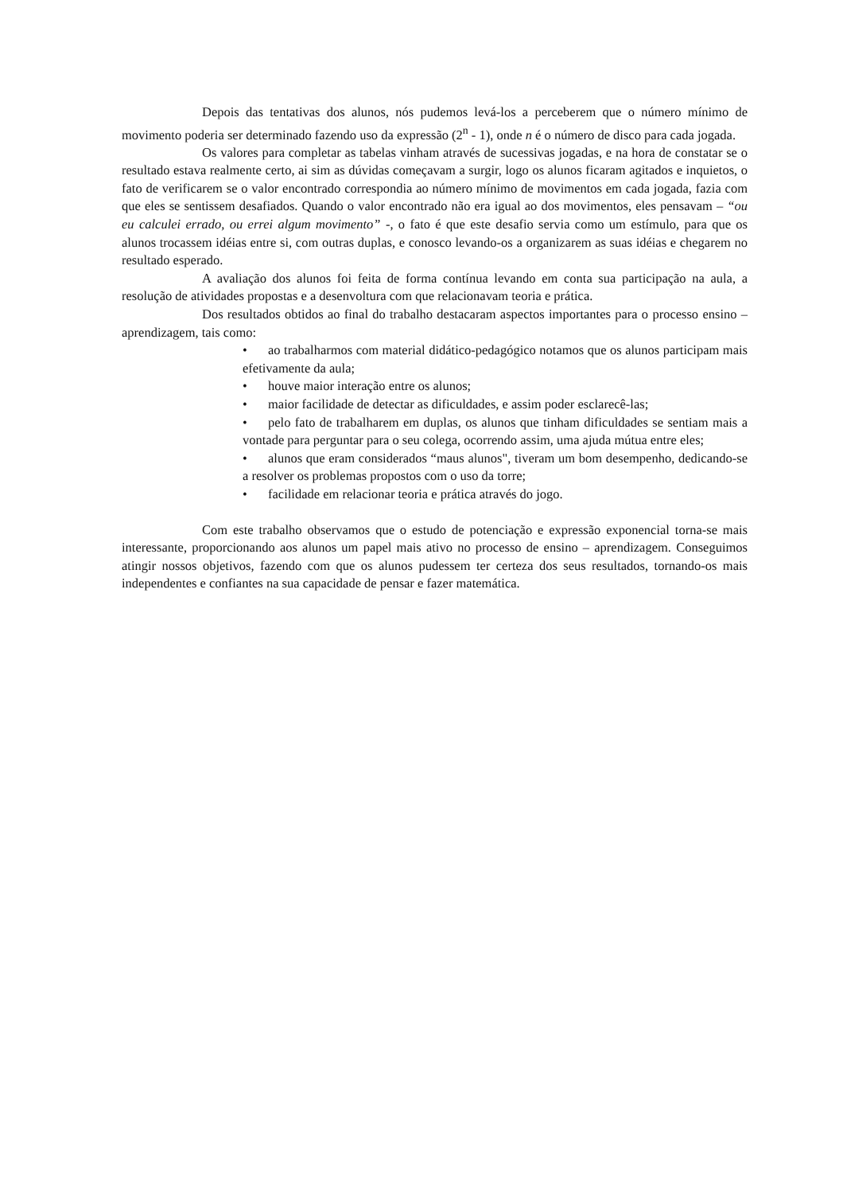Depois das tentativas dos alunos, nós pudemos levá-los a perceberem que o número mínimo de movimento poderia ser determinado fazendo uso da expressão (2<sup>n</sup> - 1), onde n é o número de disco para cada jogada.
Os valores para completar as tabelas vinham através de sucessivas jogadas, e na hora de constatar se o resultado estava realmente certo, ai sim as dúvidas começavam a surgir, logo os alunos ficaram agitados e inquietos, o fato de verificarem se o valor encontrado correspondia ao número mínimo de movimentos em cada jogada, fazia com que eles se sentissem desafiados. Quando o valor encontrado não era igual ao dos movimentos, eles pensavam – “ou eu calculei errado, ou errei algum movimento” -, o fato é que este desafio servia como um estímulo, para que os alunos trocassem idéias entre si, com outras duplas, e conosco levando-os a organizarem as suas idéias e chegarem no resultado esperado.
A avaliação dos alunos foi feita de forma contínua levando em conta sua participação na aula, a resolução de atividades propostas e a desenvoltura com que relacionavam teoria e prática.
Dos resultados obtidos ao final do trabalho destacaram aspectos importantes para o processo ensino – aprendizagem, tais como:
• ao trabalharmos com material didático-pedagógico notamos que os alunos participam mais efetivamente da aula;
• houve maior interação entre os alunos;
• maior facilidade de detectar as dificuldades, e assim poder esclarecê-las;
• pelo fato de trabalharem em duplas, os alunos que tinham dificuldades se sentiam mais a vontade para perguntar para o seu colega, ocorrendo assim, uma ajuda mútua entre eles;
• alunos que eram considerados “maus alunos", tiveram um bom desempenho, dedicando-se a resolver os problemas propostos com o uso da torre;
• facilidade em relacionar teoria e prática através do jogo.
Com este trabalho observamos que o estudo de potenciação e expressão exponencial torna-se mais interessante, proporcionando aos alunos um papel mais ativo no processo de ensino – aprendizagem. Conseguimos atingir nossos objetivos, fazendo com que os alunos pudessem ter certeza dos seus resultados, tornando-os mais independentes e confiantes na sua capacidade de pensar e fazer matemática.